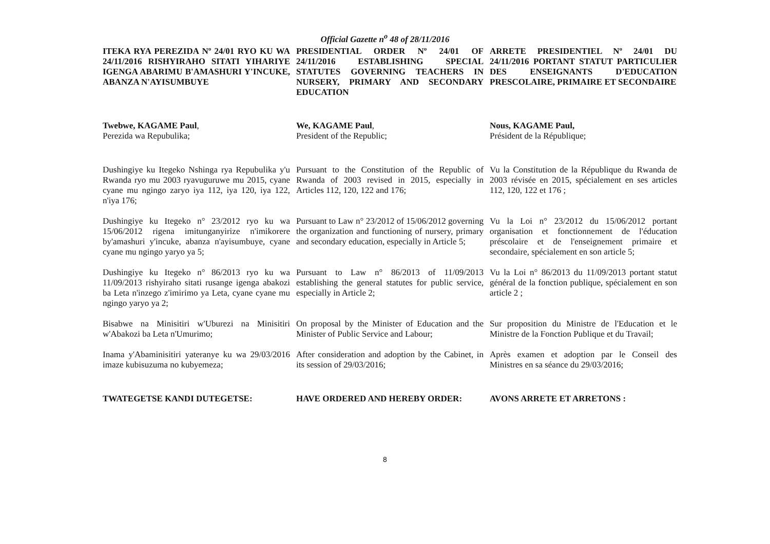Official Gazette n<sup>o</sup> 48 of 28/11/2016
ITEKA RYA PEREZIDA Nº 24/01 RYO KU WA 24/11/2016 RISHYIRAHO SITATI YIHARIYE IGENGA ABARIMU B'AMASHURI Y'INCUKE, ABANZA N'AYISUMBUYE
PRESIDENTIAL ORDER Nº 24/01 OF 24/11/2016 ESTABLISHING SPECIAL STATUTES GOVERNING TEACHERS IN NURSERY, PRIMARY AND SECONDARY EDUCATION
ARRETE PRESIDENTIEL Nº 24/01 DU 24/11/2016 PORTANT STATUT PARTICULIER DES ENSEIGNANTS D'EDUCATION PRESCOLAIRE, PRIMAIRE ET SECONDAIRE
Twebwe, KAGAME Paul,
Perezida wa Repubulika;
We, KAGAME Paul,
President of the Republic;
Nous, KAGAME Paul,
Président de la République;
Dushingiye ku Itegeko Nshinga rya Repubulika y'u Rwanda ryo mu 2003 ryavuguruwe mu 2015, cyane cyane mu ngingo zaryo iya 112, iya 120, iya 122, n'iya 176;
Pursuant to the Constitution of the Republic of Rwanda of 2003 revised in 2015, especially in Articles 112, 120, 122 and 176;
Vu la Constitution de la République du Rwanda de 2003 révisée en 2015, spécialement en ses articles 112, 120, 122 et 176 ;
Dushingiye ku Itegeko n° 23/2012 ryo ku wa 15/06/2012 rigena imitunganyirize n'imikorere by'amashuri y'incuke, abanza n'ayisumbuye, cyane cyane mu ngingo yaryo ya 5;
Pursuant to Law n° 23/2012 of 15/06/2012 governing the organization and functioning of nursery, primary and secondary education, especially in Article 5;
Vu la Loi n° 23/2012 du 15/06/2012 portant organisation et fonctionnement de l'éducation préscolaire et de l'enseignement primaire et secondaire, spécialement en son article 5;
Dushingiye ku Itegeko n° 86/2013 ryo ku wa 11/09/2013 rishyiraho sitati rusange igenga abakozi ba Leta n'inzego z'imirimo ya Leta, cyane cyane mu ngingo yaryo ya 2;
Pursuant to Law n° 86/2013 of 11/09/2013 establishing the general statutes for public service, especially in Article 2;
Vu la Loi n° 86/2013 du 11/09/2013 portant statut général de la fonction publique, spécialement en son article 2 ;
Bisabwe na Minisitiri w'Uburezi na Minisitiri w'Abakozi ba Leta n'Umurimo;
On proposal by the Minister of Education and the Minister of Public Service and Labour;
Sur proposition du Ministre de l'Education et le Ministre de la Fonction Publique et du Travail;
Inama y'Abaminisitiri yateranye ku wa 29/03/2016 imaze kubisuzuma no kubyemeza;
After consideration and adoption by the Cabinet, in its session of 29/03/2016;
Après examen et adoption par le Conseil des Ministres en sa séance du 29/03/2016;
TWATEGETSE KANDI DUTEGETSE: HAVE ORDERED AND HEREBY ORDER: AVONS ARRETE ET ARRETONS :
8